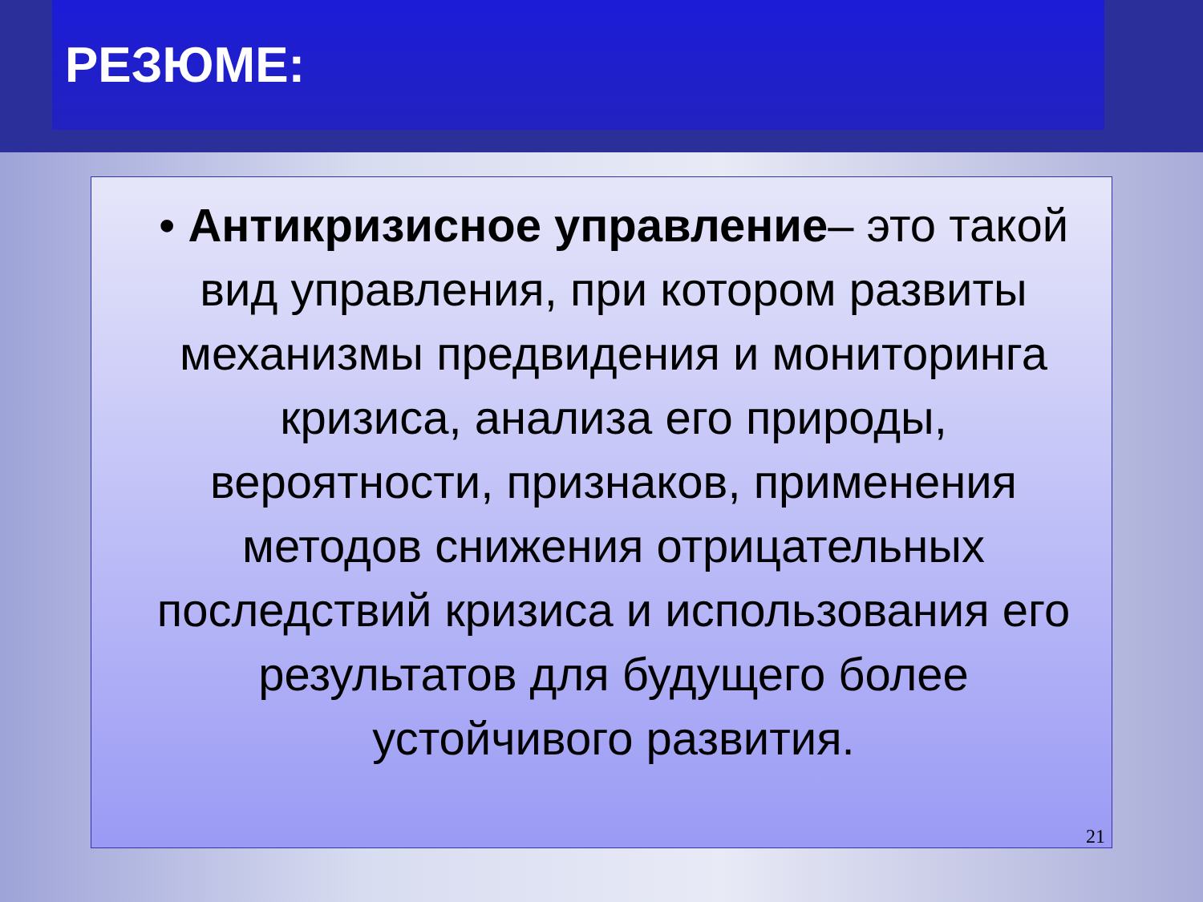РЕЗЮМЕ:
• Антикризисное управление– это такой вид управления, при котором развиты механизмы предвидения и мониторинга кризиса, анализа его природы, вероятности, признаков, применения методов снижения отрицательных последствий кризиса и использования его результатов для будущего более устойчивого развития.
21